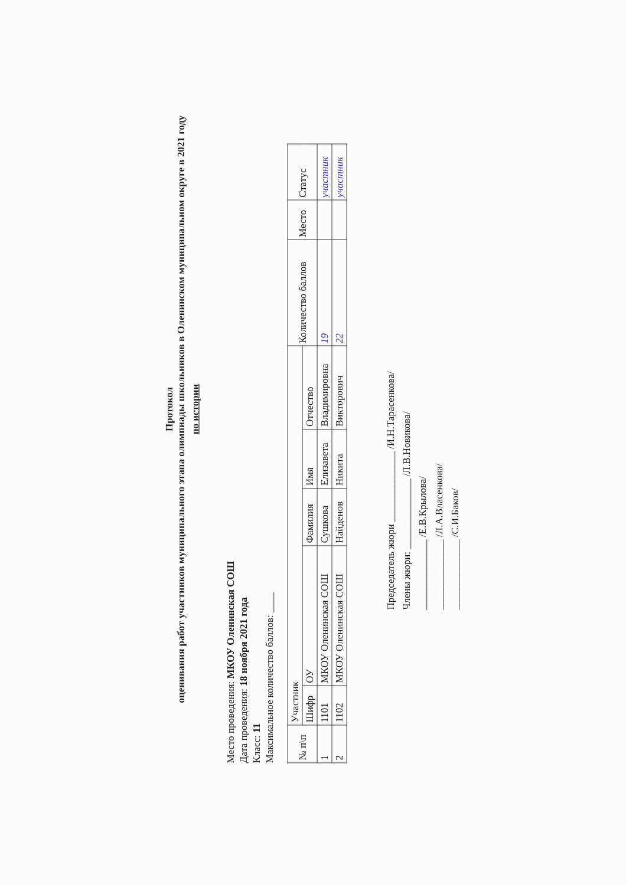Протокол
оценивания работ участников муниципального этапа олимпиады школьников в Оленинском муниципальном округе в 2021 году
по истории
Место проведения: МКОУ Оленинская СОШ
Дата проведения: 18 ноября 2021 года
Класс: 11
Максимальное количество баллов: ____
| № п\п | Участник | | | | | Количество баллов | Место | Статус |
| --- | --- | --- | --- | --- | --- | --- | --- | --- |
| | Шифр | ОУ | Фамилия | Имя | Отчество | | | |
| 1 | 1101 | МКОУ Оленинская СОШ | Сушкова | Елизавета | Владимировна | 19 | | участник |
| 2 | 1102 | МКОУ Оленинская СОШ | Найденов | Никита | Викторович | 22 | | участник |
Председатель жюри ______________ /И.Н.Тарасенкова/
Члены жюри: ______________ /Л.В.Новикова/
______________ /Е.В.Крылова/
______________ /Л.А.Власенкова/
______________ /С.И.Баков/